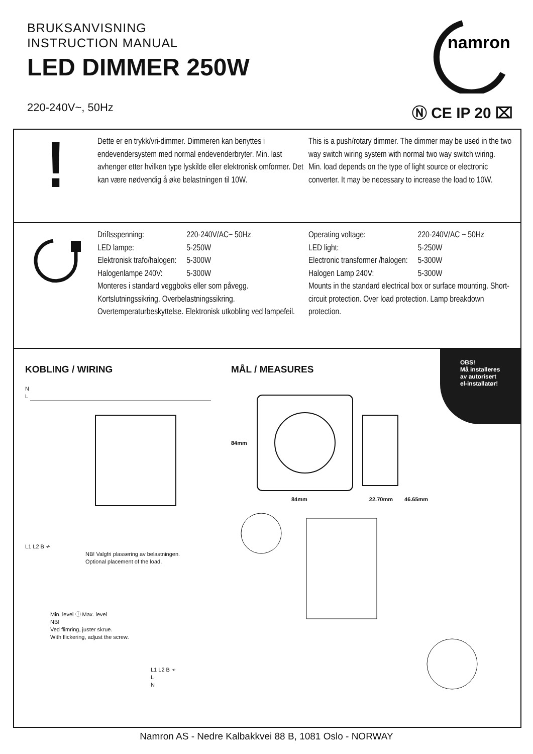BRUKSANVISNING
INSTRUCTION MANUAL
LED DIMMER 250W
220-240V~, 50Hz
namron
Ⓝ CE IP 20 ⌧
!
Dette er en trykk/vri-dimmer. Dimmeren kan benyttes i endevendersystem med normal endevenderbryter. Min. last avhenger etter hvilken type lyskilde eller elektronisk omformer. Det kan være nødvendig å øke belastningen til 10W.
This is a push/rotary dimmer. The dimmer may be used in the two way switch wiring system with normal two way switch wiring.
Min. load depends on the type of light source or electronic converter. It may be necessary to increase the load to 10W.
| Driftsspenning: | 220-240V/AC~ 50Hz |
| LED lampe: | 5-250W |
| Elektronisk trafo/halogen: | 5-300W |
| Halogenlampe 240V: | 5-300W |
Monteres i standard veggboks eller som påvegg. Kortslutningssikring. Overbelastningssikring. Overtemperaturbeskyttelse. Elektronisk utkobling ved lampefeil.
| Operating voltage: | 220-240V/AC ~ 50Hz |
| LED light: | 5-250W |
| Electronic transformer /halogen: | 5-300W |
| Halogen Lamp 240V: | 5-300W |
Mounts in the standard electrical box or surface mounting. Short-circuit protection. Over load protection. Lamp breakdown protection.
OBS!
Må installeres
av autorisert
el-installatør!
KOBLING / WIRING
N
L
L1 L2 B ≁
NB! Valgfri plassering av belastningen.
Optional placement of the load.
Min. level ⓘ Max. level
NB!
Ved flimring, juster skrue.
With flickering, adjust the screw.
L1 L2 B ≁
L
N
MÅL / MEASURES
84mm
84mm 22.70mm 46.65mm
Namron AS - Nedre Kalbakkvei 88 B, 1081 Oslo - NORWAY